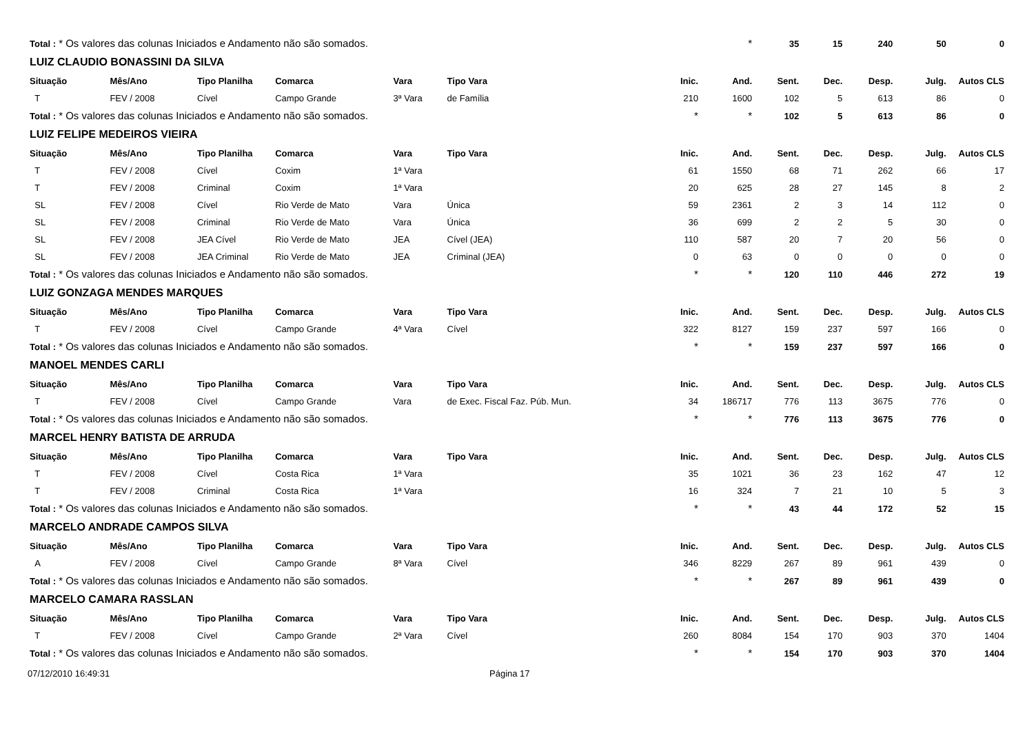| Total : * Os valores das colunas Iniciados e Andamento não são somados. | | | | | | | * | 35 | 15 | 240 | 50 | 0 |
| LUIZ CLAUDIO BONASSINI DA SILVA | | | | | | | | | | | | |
| Situação | Mês/Ano | Tipo Planilha | Comarca | Vara | Tipo Vara | Inic. | And. | Sent. | Dec. | Desp. | Julg. | Autos CLS |
| T | FEV / 2008 | Cível | Campo Grande | 3ª Vara | de Família | 210 | 1600 | 102 | 5 | 613 | 86 | 0 |
| Total : * Os valores das colunas Iniciados e Andamento não são somados. | | | | | | * | * | 102 | 5 | 613 | 86 | 0 |
| LUIZ FELIPE MEDEIROS VIEIRA | | | | | | | | | | | | |
| Situação | Mês/Ano | Tipo Planilha | Comarca | Vara | Tipo Vara | Inic. | And. | Sent. | Dec. | Desp. | Julg. | Autos CLS |
| T | FEV / 2008 | Cível | Coxim | 1ª Vara | | 61 | 1550 | 68 | 71 | 262 | 66 | 17 |
| T | FEV / 2008 | Criminal | Coxim | 1ª Vara | | 20 | 625 | 28 | 27 | 145 | 8 | 2 |
| SL | FEV / 2008 | Cível | Rio Verde de Mato | Vara | Única | 59 | 2361 | 2 | 3 | 14 | 112 | 0 |
| SL | FEV / 2008 | Criminal | Rio Verde de Mato | Vara | Única | 36 | 699 | 2 | 2 | 5 | 30 | 0 |
| SL | FEV / 2008 | JEA Cível | Rio Verde de Mato | JEA | Cível (JEA) | 110 | 587 | 20 | 7 | 20 | 56 | 0 |
| SL | FEV / 2008 | JEA Criminal | Rio Verde de Mato | JEA | Criminal (JEA) | 0 | 63 | 0 | 0 | 0 | 0 | 0 |
| Total : * Os valores das colunas Iniciados e Andamento não são somados. | | | | | | * | * | 120 | 110 | 446 | 272 | 19 |
| LUIZ GONZAGA MENDES MARQUES | | | | | | | | | | | | |
| Situação | Mês/Ano | Tipo Planilha | Comarca | Vara | Tipo Vara | Inic. | And. | Sent. | Dec. | Desp. | Julg. | Autos CLS |
| T | FEV / 2008 | Cível | Campo Grande | 4ª Vara | Cível | 322 | 8127 | 159 | 237 | 597 | 166 | 0 |
| Total : * Os valores das colunas Iniciados e Andamento não são somados. | | | | | | * | * | 159 | 237 | 597 | 166 | 0 |
| MANOEL MENDES CARLI | | | | | | | | | | | | |
| Situação | Mês/Ano | Tipo Planilha | Comarca | Vara | Tipo Vara | Inic. | And. | Sent. | Dec. | Desp. | Julg. | Autos CLS |
| T | FEV / 2008 | Cível | Campo Grande | Vara | de Exec. Fiscal Faz. Púb. Mun. | 34 | 186717 | 776 | 113 | 3675 | 776 | 0 |
| Total : * Os valores das colunas Iniciados e Andamento não são somados. | | | | | | * | * | 776 | 113 | 3675 | 776 | 0 |
| MARCEL HENRY BATISTA DE ARRUDA | | | | | | | | | | | | |
| Situação | Mês/Ano | Tipo Planilha | Comarca | Vara | Tipo Vara | Inic. | And. | Sent. | Dec. | Desp. | Julg. | Autos CLS |
| T | FEV / 2008 | Cível | Costa Rica | 1ª Vara | | 35 | 1021 | 36 | 23 | 162 | 47 | 12 |
| T | FEV / 2008 | Criminal | Costa Rica | 1ª Vara | | 16 | 324 | 7 | 21 | 10 | 5 | 3 |
| Total : * Os valores das colunas Iniciados e Andamento não são somados. | | | | | | * | * | 43 | 44 | 172 | 52 | 15 |
| MARCELO ANDRADE CAMPOS SILVA | | | | | | | | | | | | |
| Situação | Mês/Ano | Tipo Planilha | Comarca | Vara | Tipo Vara | Inic. | And. | Sent. | Dec. | Desp. | Julg. | Autos CLS |
| A | FEV / 2008 | Cível | Campo Grande | 8ª Vara | Cível | 346 | 8229 | 267 | 89 | 961 | 439 | 0 |
| Total : * Os valores das colunas Iniciados e Andamento não são somados. | | | | | | * | * | 267 | 89 | 961 | 439 | 0 |
| MARCELO CAMARA RASSLAN | | | | | | | | | | | | |
| Situação | Mês/Ano | Tipo Planilha | Comarca | Vara | Tipo Vara | Inic. | And. | Sent. | Dec. | Desp. | Julg. | Autos CLS |
| T | FEV / 2008 | Cível | Campo Grande | 2ª Vara | Cível | 260 | 8084 | 154 | 170 | 903 | 370 | 1404 |
| Total : * Os valores das colunas Iniciados e Andamento não são somados. | | | | | | * | * | 154 | 170 | 903 | 370 | 1404 |
07/12/2010 16:49:31 Página 17